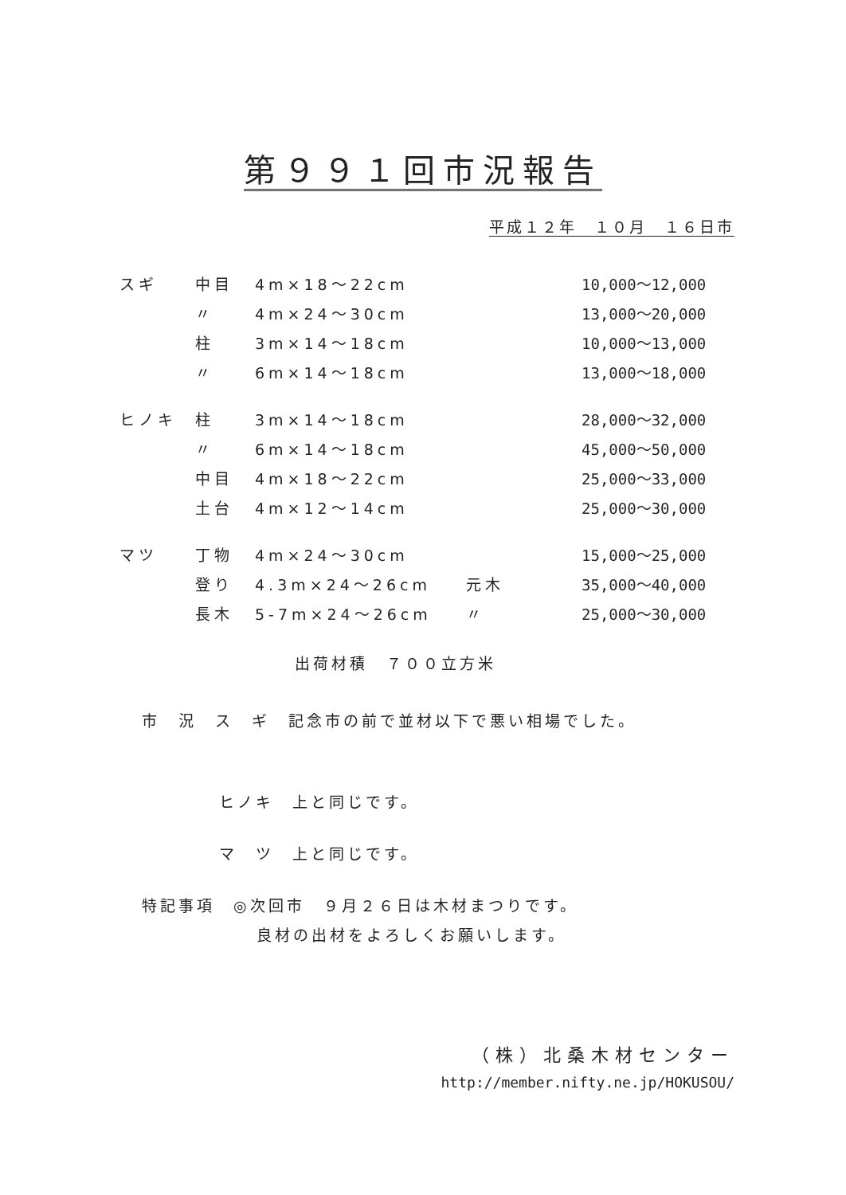第９９１回市況報告
平成１２年　１０月　１６日市
| スギ | 中目 | 4m×18～22cm | | 10,000～12,000 |
| | 〃 | 4m×24～30cm | | 13,000～20,000 |
| | 柱 | 3m×14～18cm | | 10,000～13,000 |
| | 〃 | 6m×14～18cm | | 13,000～18,000 |
| ヒノキ | 柱 | 3m×14～18cm | | 28,000～32,000 |
| | 〃 | 6m×14～18cm | | 45,000～50,000 |
| | 中目 | 4m×18～22cm | | 25,000～33,000 |
| | 土台 | 4m×12～14cm | | 25,000～30,000 |
| マツ | 丁物 | 4m×24～30cm | | 15,000～25,000 |
| | 登り | 4.3m×24～26cm | 元木 | 35,000～40,000 |
| | 長木 | 5-7m×24～26cm | 〃 | 25,000～30,000 |
出荷材積　７００立方米
市　況　ス　ギ　記念市の前で並材以下で悪い相場でした。
ヒノキ　上と同じです。
マ　ツ　上と同じです。
特記事項　◎次回市　９月２６日は木材まつりです。
良材の出材をよろしくお願いします。
（株）北桑木材センター
http://member.nifty.ne.jp/HOKUSOU/